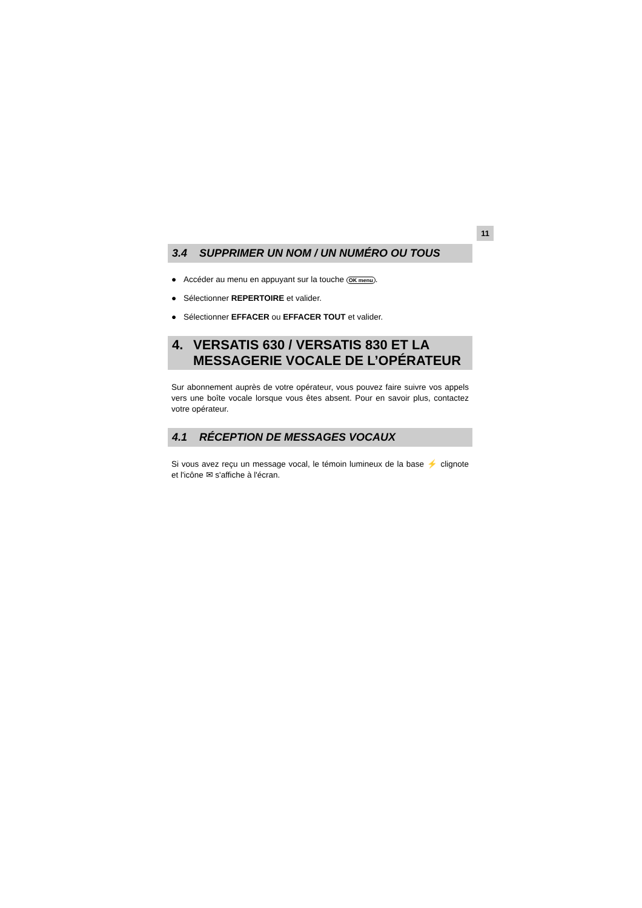11
3.4 SUPPRIMER UN NOM / UN NUMÉRO OU TOUS
● Accéder au menu en appuyant sur la touche OK menu.
● Sélectionner REPERTOIRE et valider.
● Sélectionner EFFACER ou EFFACER TOUT et valider.
4. VERSATIS 630 / VERSATIS 830 ET LA
MESSAGERIE VOCALE DE L’OPÉRATEUR
Sur abonnement auprès de votre opérateur, vous pouvez faire suivre vos appels vers une boîte vocale lorsque vous êtes absent. Pour en savoir plus, contactez votre opérateur.
4.1 RÉCEPTION DE MESSAGES VOCAUX
Si vous avez reçu un message vocal, le témoin lumineux de la base ⚡ clignote et l'icône ✉ s'affiche à l'écran.